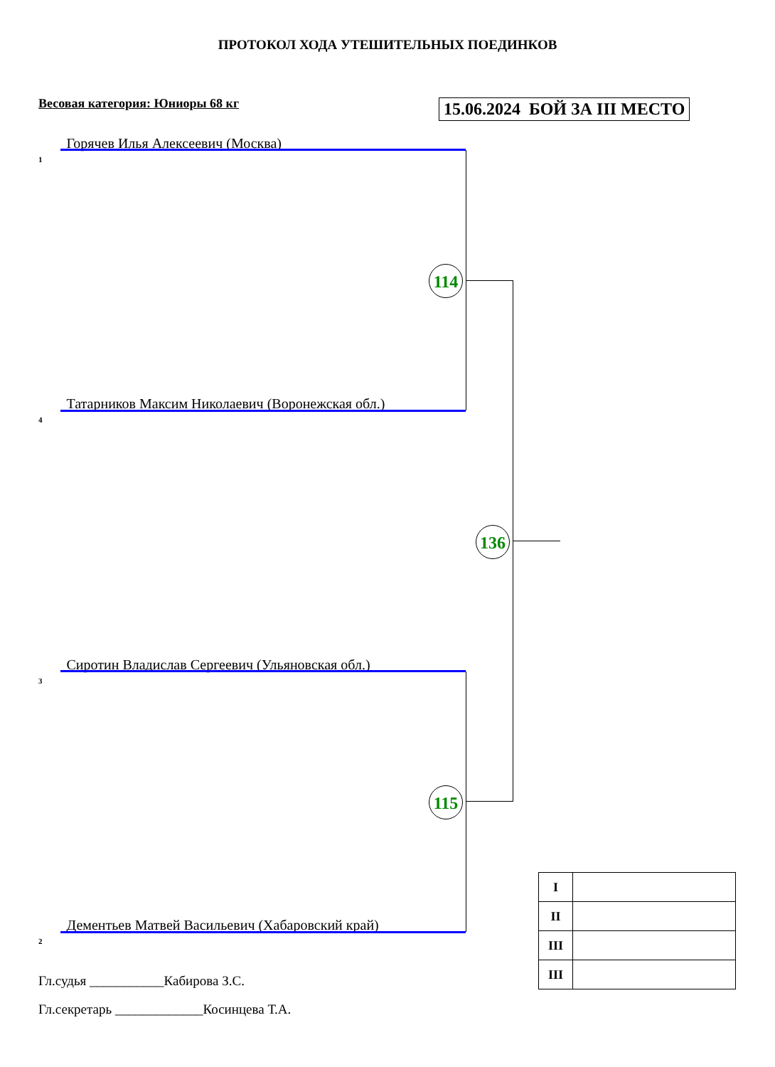ПРОТОКОЛ ХОДА УТЕШИТЕЛЬНЫХ ПОЕДИНКОВ
Весовая категория: Юниоры 68 кг
15.06.2024 БОЙ ЗА III МЕСТО
1 Горячев Илья Алексеевич (Москва)
4 Татарников Максим Николаевич (Воронежская обл.)
3 Сиротин Владислав Сергеевич (Ульяновская обл.)
2 Дементьев Матвей Васильевич (Хабаровский край)
114
115
136
| I | |
| II | |
| III | |
| III | |
Гл.судья ___________Кабирова З.С.
Гл.секретарь _____________Косинцева Т.А.